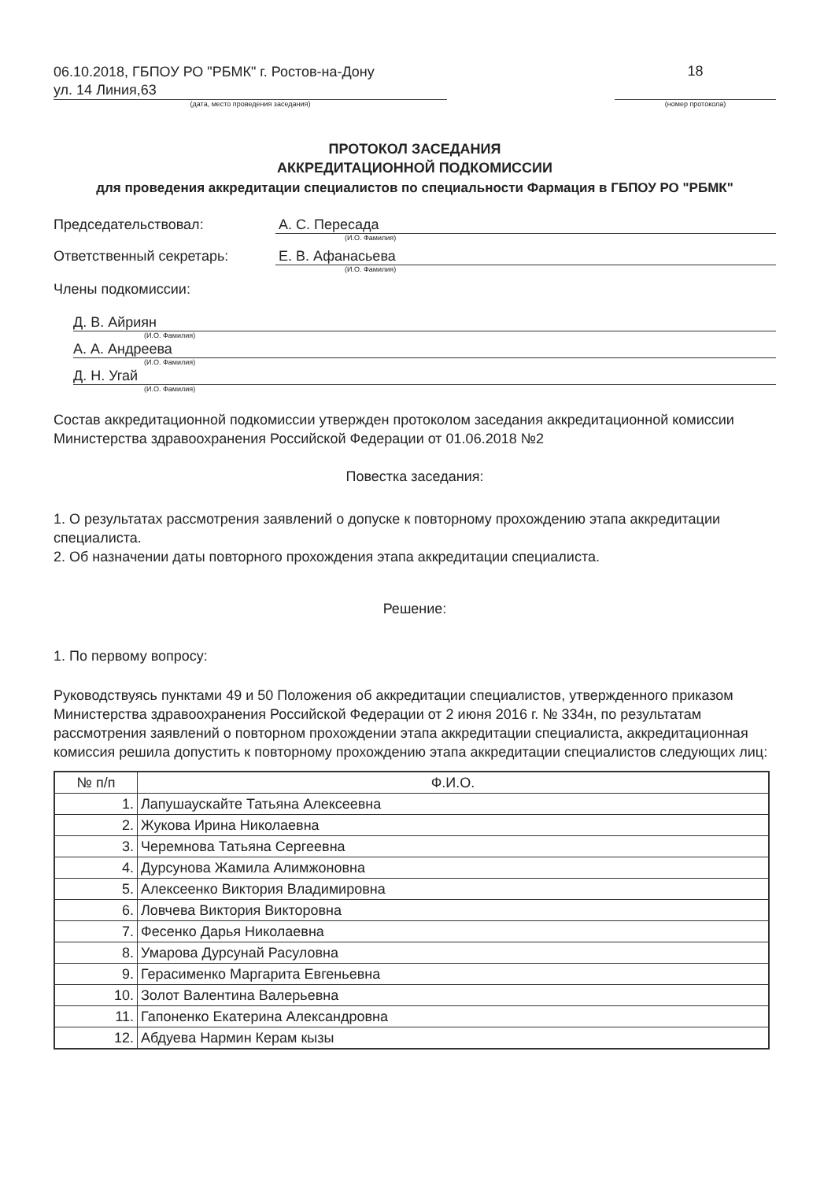06.10.2018, ГБПОУ РО "РБМК" г. Ростов-на-Дону
ул. 14 Линия,63
18
(дата, место проведения заседания) (номер протокола)
ПРОТОКОЛ ЗАСЕДАНИЯ
АККРЕДИТАЦИОННОЙ ПОДКОМИССИИ
для проведения аккредитации специалистов по специальности Фармация в ГБПОУ РО "РБМК"
Председательствовал: А. С. Пересада
(И.О. Фамилия)
Ответственный секретарь: Е. В. Афанасьева
(И.О. Фамилия)
Члены подкомиссии:
Д. В. Айриян
(И.О. Фамилия)
А. А. Андреева
(И.О. Фамилия)
Д. Н. Угай
(И.О. Фамилия)
Состав аккредитационной подкомиссии утвержден протоколом заседания аккредитационной комиссии Министерства здравоохранения Российской Федерации от 01.06.2018 №2
Повестка заседания:
1. О результатах рассмотрения заявлений о допуске к повторному прохождению этапа аккредитации специалиста.
2. Об назначении даты повторного прохождения этапа аккредитации специалиста.
Решение:
1. По первому вопросу:
Руководствуясь пунктами 49 и 50 Положения об аккредитации специалистов, утвержденного приказом Министерства здравоохранения Российской Федерации от 2 июня 2016 г. № 334н, по результатам рассмотрения заявлений о повторном прохождении этапа аккредитации специалиста, аккредитационная комиссия решила допустить к повторному прохождению этапа аккредитации специалистов следующих лиц:
| № п/п | Ф.И.О. |
| --- | --- |
| 1. | Лапушаускайте Татьяна Алексеевна |
| 2. | Жукова Ирина Николаевна |
| 3. | Черемнова Татьяна Сергеевна |
| 4. | Дурсунова Жамила Алимжоновна |
| 5. | Алексеенко Виктория Владимировна |
| 6. | Ловчева Виктория Викторовна |
| 7. | Фесенко Дарья Николаевна |
| 8. | Умарова Дурсунай Расуловна |
| 9. | Герасименко Маргарита Евгеньевна |
| 10. | Золот Валентина Валерьевна |
| 11. | Гапоненко Екатерина Александровна |
| 12. | Абдуева Нармин Керам кызы |